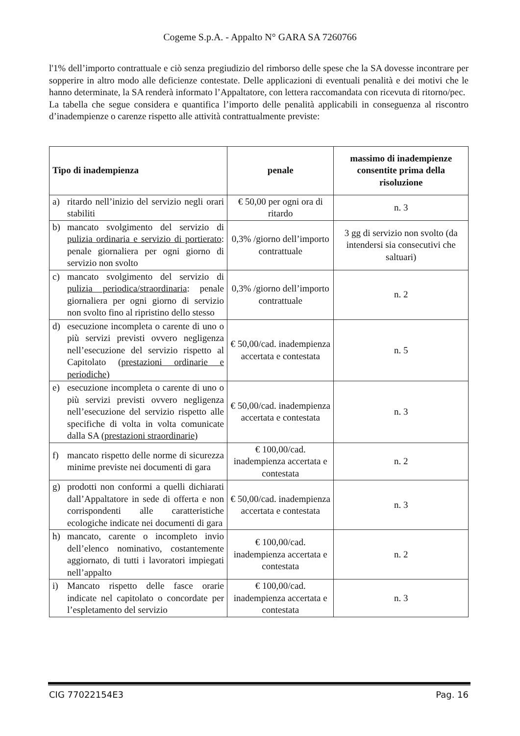Cogeme S.p.A. - Appalto N° GARA SA 7260766
l'1% dell’importo contrattuale e ciò senza pregiudizio del rimborso delle spese che la SA dovesse incontrare per sopperire in altro modo alle deficienze contestate. Delle applicazioni di eventuali penalità e dei motivi che le hanno determinate, la SA renderà informato l’Appaltatore, con lettera raccomandata con ricevuta di ritorno/pec.
La tabella che segue considera e quantifica l’importo delle penalità applicabili in conseguenza al riscontro d’inadempienze o carenze rispetto alle attività contrattualmente previste:
| Tipo di inadempienza | penale | massimo di inadempienze consentite prima della risoluzione |
| --- | --- | --- |
| a) ritardo nell’inizio del servizio negli orari stabiliti | € 50,00 per ogni ora di ritardo | n. 3 |
| b) mancato svolgimento del servizio di pulizia ordinaria e servizio di portierato : penale giornaliera per ogni giorno di servizio non svolto | 0,3% /giorno dell’importo contrattuale | 3 gg di servizio non svolto (da intendersi sia consecutivi che saltuari) |
| c) mancato svolgimento del servizio di pulizia periodica/straordinaria : penale giornaliera per ogni giorno di servizio non svolto fino al ripristino dello stesso | 0,3% /giorno dell’importo contrattuale | n. 2 |
| d) esecuzione incompleta o carente di uno o più servizi previsti ovvero negligenza nell’esecuzione del servizio rispetto al Capitolato (prestazioni ordinarie e periodiche) | € 50,00/cad. inadempienza accertata e contestata | n. 5 |
| e) esecuzione incompleta o carente di uno o più servizi previsti ovvero negligenza nell’esecuzione del servizio rispetto alle specifiche di volta in volta comunicate dalla SA (prestazioni straordinarie) | € 50,00/cad. inadempienza accertata e contestata | n. 3 |
| f) mancato rispetto delle norme di sicurezza minime previste nei documenti di gara | € 100,00/cad. inadempienza accertata e contestata | n. 2 |
| g) prodotti non conformi a quelli dichiarati dall’Appaltatore in sede di offerta e non corrispondenti alle caratteristiche ecologiche indicate nei documenti di gara | € 50,00/cad. inadempienza accertata e contestata | n. 3 |
| h) mancato, carente o incompleto invio dell’elenco nominativo, costantemente aggiornato, di tutti i lavoratori impiegati nell’appalto | € 100,00/cad. inadempienza accertata e contestata | n. 2 |
| i) Mancato rispetto delle fasce orarie indicate nel capitolato o concordate per l’espletamento del servizio | € 100,00/cad. inadempienza accertata e contestata | n. 3 |
CIG 77022154E3 Pag. 16